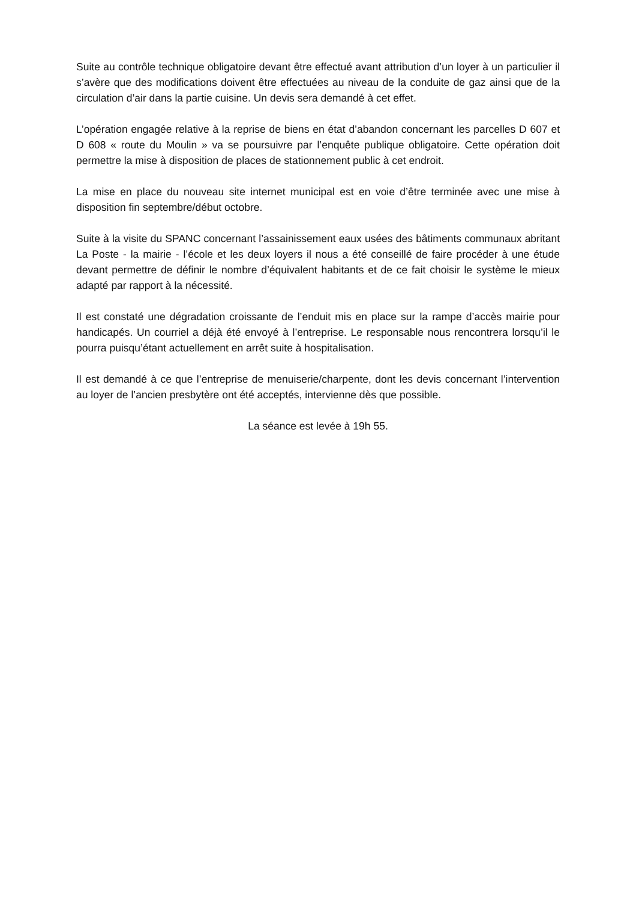Suite au contrôle technique obligatoire devant être effectué avant attribution d’un loyer à un particulier il s’avère que des modifications doivent être effectuées au niveau de la conduite de gaz ainsi que de la circulation d’air dans la partie cuisine. Un devis sera demandé à cet effet.
L’opération engagée relative à la reprise de biens en état d’abandon concernant les parcelles D 607 et D 608 « route du Moulin » va se poursuivre par l’enquête publique obligatoire. Cette opération doit permettre la mise à disposition de places de stationnement public à cet endroit.
La mise en place du nouveau site internet municipal est en voie d’être terminée avec une mise à disposition fin septembre/début octobre.
Suite à la visite du SPANC concernant l’assainissement eaux usées des bâtiments communaux abritant La Poste - la mairie - l’école et les deux loyers il nous a été conseillé de faire procéder à une étude devant permettre de définir le nombre d’équivalent habitants et de ce fait choisir le système le mieux adapté par rapport à la nécessité.
Il est constaté une dégradation croissante de l’enduit mis en place sur la rampe d’accès mairie pour handicapés. Un courriel a déjà été envoyé à l’entreprise. Le responsable nous rencontrera lorsqu’il le pourra puisqu’étant actuellement en arrêt suite à hospitalisation.
Il est demandé à ce que l’entreprise de menuiserie/charpente, dont les devis concernant l’intervention au loyer de l’ancien presbytère ont été acceptés, intervienne dès que possible.
La séance est levée à 19h 55.